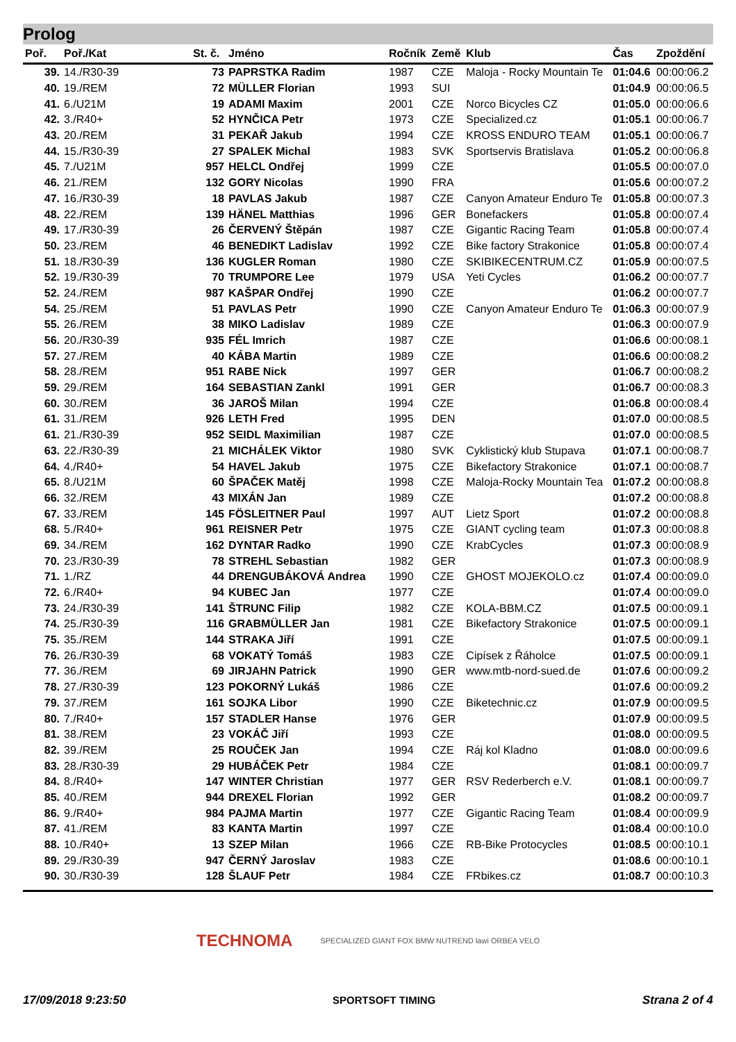Prolog
| Poř. | Poř./Kat | St. č. | Jméno | Ročník | Země | Klub | Čas | Zpoždění |
| --- | --- | --- | --- | --- | --- | --- | --- | --- |
| 39. | 14./R30-39 | 73 | PAPRSTKA Radim | 1987 | CZE | Maloja - Rocky Mountain Te | 01:04.6 | 00:00:06.2 |
| 40. | 19./REM | 72 | MÜLLER Florian | 1993 | SUI | | 01:04.9 | 00:00:06.5 |
| 41. | 6./U21M | 19 | ADAMI Maxim | 2001 | CZE | Norco Bicycles CZ | 01:05.0 | 00:00:06.6 |
| 42. | 3./R40+ | 52 | HYNČICA Petr | 1973 | CZE | Specialized.cz | 01:05.1 | 00:00:06.7 |
| 43. | 20./REM | 31 | PEKAŘ Jakub | 1994 | CZE | KROSS ENDURO TEAM | 01:05.1 | 00:00:06.7 |
| 44. | 15./R30-39 | 27 | SPALEK Michal | 1983 | SVK | Sportservis Bratislava | 01:05.2 | 00:00:06.8 |
| 45. | 7./U21M | 957 | HELCL Ondřej | 1999 | CZE | | 01:05.5 | 00:00:07.0 |
| 46. | 21./REM | 132 | GORY Nicolas | 1990 | FRA | | 01:05.6 | 00:00:07.2 |
| 47. | 16./R30-39 | 18 | PAVLAS Jakub | 1987 | CZE | Canyon Amateur Enduro Te | 01:05.8 | 00:00:07.3 |
| 48. | 22./REM | 139 | HÄNEL Matthias | 1996 | GER | Bonefackers | 01:05.8 | 00:00:07.4 |
| 49. | 17./R30-39 | 26 | ČERVENÝ Štěpán | 1987 | CZE | Gigantic Racing Team | 01:05.8 | 00:00:07.4 |
| 50. | 23./REM | 46 | BENEDIKT Ladislav | 1992 | CZE | Bike factory Strakonice | 01:05.8 | 00:00:07.4 |
| 51. | 18./R30-39 | 136 | KUGLER Roman | 1980 | CZE | SKIBIKECENTRUM.CZ | 01:05.9 | 00:00:07.5 |
| 52. | 19./R30-39 | 70 | TRUMPORE Lee | 1979 | USA | Yeti Cycles | 01:06.2 | 00:00:07.7 |
| 52. | 24./REM | 987 | KAŠPAR Ondřej | 1990 | CZE | | 01:06.2 | 00:00:07.7 |
| 54. | 25./REM | 51 | PAVLAS Petr | 1990 | CZE | Canyon Amateur Enduro Te | 01:06.3 | 00:00:07.9 |
| 55. | 26./REM | 38 | MIKO Ladislav | 1989 | CZE | | 01:06.3 | 00:00:07.9 |
| 56. | 20./R30-39 | 935 | FÉL Imrich | 1987 | CZE | | 01:06.6 | 00:00:08.1 |
| 57. | 27./REM | 40 | KÁBA Martin | 1989 | CZE | | 01:06.6 | 00:00:08.2 |
| 58. | 28./REM | 951 | RABE Nick | 1997 | GER | | 01:06.7 | 00:00:08.2 |
| 59. | 29./REM | 164 | SEBASTIAN Zankl | 1991 | GER | | 01:06.7 | 00:00:08.3 |
| 60. | 30./REM | 36 | JAROŠ Milan | 1994 | CZE | | 01:06.8 | 00:00:08.4 |
| 61. | 31./REM | 926 | LETH Fred | 1995 | DEN | | 01:07.0 | 00:00:08.5 |
| 61. | 21./R30-39 | 952 | SEIDL Maximilian | 1987 | CZE | | 01:07.0 | 00:00:08.5 |
| 63. | 22./R30-39 | 21 | MICHÁLEK Viktor | 1980 | SVK | Cyklistický klub Stupava | 01:07.1 | 00:00:08.7 |
| 64. | 4./R40+ | 54 | HAVEL Jakub | 1975 | CZE | Bikefactory Strakonice | 01:07.1 | 00:00:08.7 |
| 65. | 8./U21M | 60 | ŠPAČEK Matěj | 1998 | CZE | Maloja-Rocky Mountain Tea | 01:07.2 | 00:00:08.8 |
| 66. | 32./REM | 43 | MIXÁN Jan | 1989 | CZE | | 01:07.2 | 00:00:08.8 |
| 67. | 33./REM | 145 | FÖSLEITNER Paul | 1997 | AUT | Lietz Sport | 01:07.2 | 00:00:08.8 |
| 68. | 5./R40+ | 961 | REISNER Petr | 1975 | CZE | GIANT cycling team | 01:07.3 | 00:00:08.8 |
| 69. | 34./REM | 162 | DYNTAR Radko | 1990 | CZE | KrabCycles | 01:07.3 | 00:00:08.9 |
| 70. | 23./R30-39 | 78 | STREHL Sebastian | 1982 | GER | | 01:07.3 | 00:00:08.9 |
| 71. | 1./RZ | 44 | DRENGUBÁKOVÁ Andrea | 1990 | CZE | GHOST MOJEKOLO.cz | 01:07.4 | 00:00:09.0 |
| 72. | 6./R40+ | 94 | KUBEC Jan | 1977 | CZE | | 01:07.4 | 00:00:09.0 |
| 73. | 24./R30-39 | 141 | ŠTRUNC Filip | 1982 | CZE | KOLA-BBM.CZ | 01:07.5 | 00:00:09.1 |
| 74. | 25./R30-39 | 116 | GRABMÜLLER Jan | 1981 | CZE | Bikefactory Strakonice | 01:07.5 | 00:00:09.1 |
| 75. | 35./REM | 144 | STRAKA Jiří | 1991 | CZE | | 01:07.5 | 00:00:09.1 |
| 76. | 26./R30-39 | 68 | VOKATÝ Tomáš | 1983 | CZE | Cipísek z Řáholce | 01:07.5 | 00:00:09.1 |
| 77. | 36./REM | 69 | JIRJAHN Patrick | 1990 | GER | www.mtb-nord-sued.de | 01:07.6 | 00:00:09.2 |
| 78. | 27./R30-39 | 123 | POKORNÝ Lukáš | 1986 | CZE | | 01:07.6 | 00:00:09.2 |
| 79. | 37./REM | 161 | SOJKA Libor | 1990 | CZE | Biketechnic.cz | 01:07.9 | 00:00:09.5 |
| 80. | 7./R40+ | 157 | STADLER Hanse | 1976 | GER | | 01:07.9 | 00:00:09.5 |
| 81. | 38./REM | 23 | VOKÁČ Jiří | 1993 | CZE | | 01:08.0 | 00:00:09.5 |
| 82. | 39./REM | 25 | ROUČEK Jan | 1994 | CZE | Ráj kol Kladno | 01:08.0 | 00:00:09.6 |
| 83. | 28./R30-39 | 29 | HUBÁČEK Petr | 1984 | CZE | | 01:08.1 | 00:00:09.7 |
| 84. | 8./R40+ | 147 | WINTER Christian | 1977 | GER | RSV Rederberch e.V. | 01:08.1 | 00:00:09.7 |
| 85. | 40./REM | 944 | DREXEL Florian | 1992 | GER | | 01:08.2 | 00:00:09.7 |
| 86. | 9./R40+ | 984 | PAJMA Martin | 1977 | CZE | Gigantic Racing Team | 01:08.4 | 00:00:09.9 |
| 87. | 41./REM | 83 | KANTA Martin | 1997 | CZE | | 01:08.4 | 00:00:10.0 |
| 88. | 10./R40+ | 13 | SZEP Milan | 1966 | CZE | RB-Bike Protocycles | 01:08.5 | 00:00:10.1 |
| 89. | 29./R30-39 | 947 | ČERNÝ Jaroslav | 1983 | CZE | | 01:08.6 | 00:00:10.1 |
| 90. | 30./R30-39 | 128 | ŠLAUF Petr | 1984 | CZE | FRbikes.cz | 01:08.7 | 00:00:10.3 |
TECHNOMA SPECIALIZED GIANT FOX BMW NUTREND lawi ORBEA VELO
17/09/2018 9:23:50 SPORTSOFT TIMING Strana 2 of 4